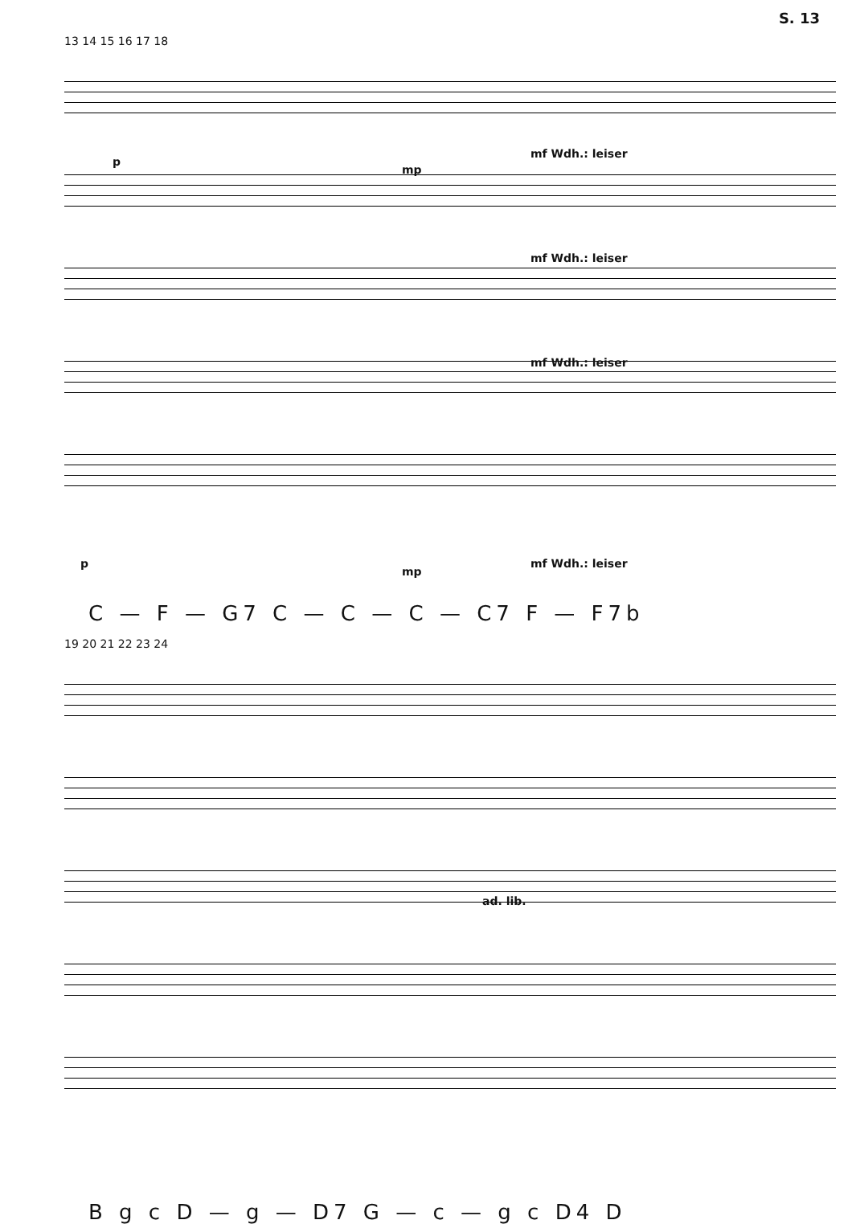S. 13
13 14 15 16 17 18
p
mp
mf Wdh.: leiser
mf Wdh.: leiser
mf Wdh.: leiser
p
mp
mf Wdh.: leiser
C — F — G7 C — C — C — C7 F — F7b
19 20 21 22 23 24
ad. lib.
B g c D — g — D7 G — c — g c D4 D